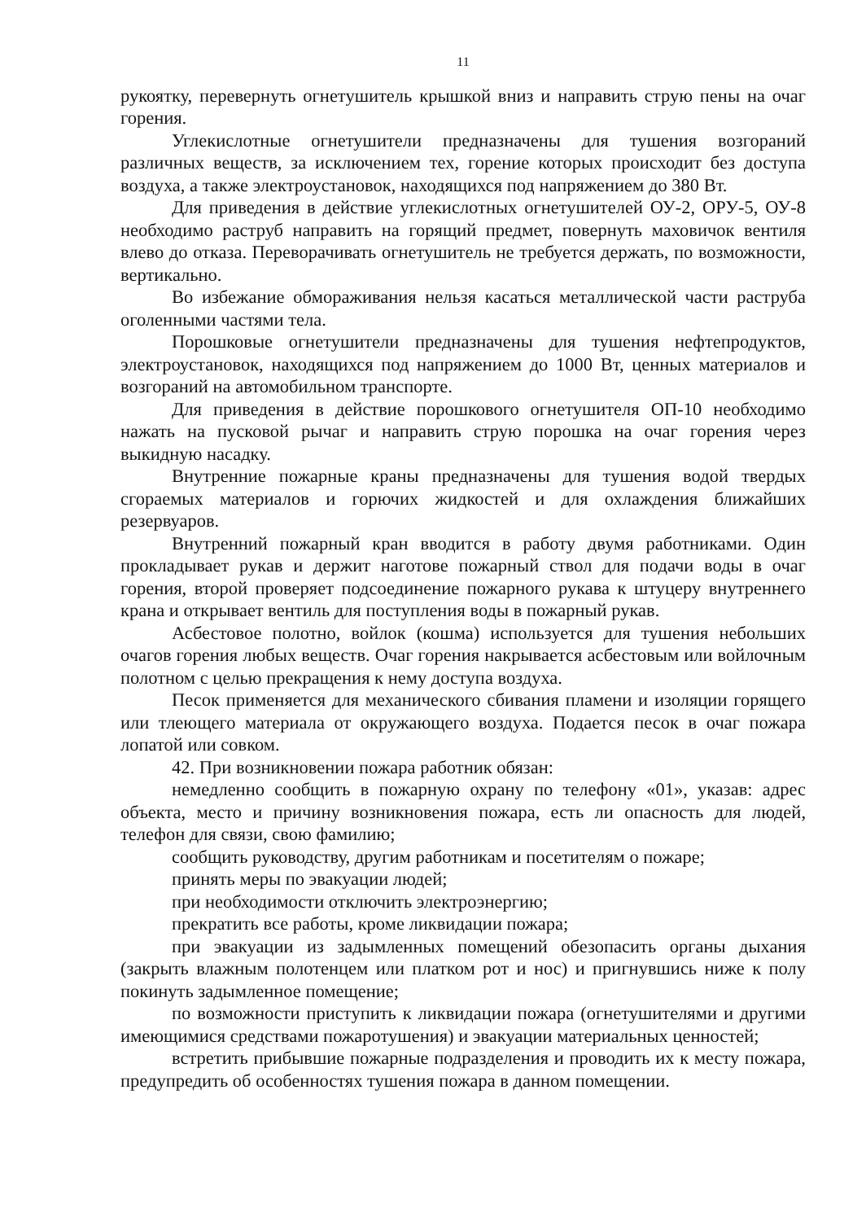11
рукоятку, перевернуть огнетушитель крышкой вниз и направить струю пены на очаг горения.
Углекислотные огнетушители предназначены для тушения возгораний различных веществ, за исключением тех, горение которых происходит без доступа воздуха, а также электроустановок, находящихся под напряжением до 380 Вт.
Для приведения в действие углекислотных огнетушителей ОУ-2, ОРУ-5, ОУ-8 необходимо раструб направить на горящий предмет, повернуть маховичок вентиля влево до отказа. Переворачивать огнетушитель не требуется держать, по возможности, вертикально.
Во избежание обмораживания нельзя касаться металлической части раструба оголенными частями тела.
Порошковые огнетушители предназначены для тушения нефтепродуктов, электроустановок, находящихся под напряжением до 1000 Вт, ценных материалов и возгораний на автомобильном транспорте.
Для приведения в действие порошкового огнетушителя ОП-10 необходимо нажать на пусковой рычаг и направить струю порошка на очаг горения через выкидную насадку.
Внутренние пожарные краны предназначены для тушения водой твердых сгораемых материалов и горючих жидкостей и для охлаждения ближайших резервуаров.
Внутренний пожарный кран вводится в работу двумя работниками. Один прокладывает рукав и держит наготове пожарный ствол для подачи воды в очаг горения, второй проверяет подсоединение пожарного рукава к штуцеру внутреннего крана и открывает вентиль для поступления воды в пожарный рукав.
Асбестовое полотно, войлок (кошма) используется для тушения небольших очагов горения любых веществ. Очаг горения накрывается асбестовым или войлочным полотном с целью прекращения к нему доступа воздуха.
Песок применяется для механического сбивания пламени и изоляции горящего или тлеющего материала от окружающего воздуха. Подается песок в очаг пожара лопатой или совком.
42. При возникновении пожара работник обязан:
немедленно сообщить в пожарную охрану по телефону «01», указав: адрес объекта, место и причину возникновения пожара, есть ли опасность для людей, телефон для связи, свою фамилию;
сообщить руководству, другим работникам и посетителям о пожаре;
принять меры по эвакуации людей;
при необходимости отключить электроэнергию;
прекратить все работы, кроме ликвидации пожара;
при эвакуации из задымленных помещений обезопасить органы дыхания (закрыть влажным полотенцем или платком рот и нос) и пригнувшись ниже к полу покинуть задымленное помещение;
по возможности приступить к ликвидации пожара (огнетушителями и другими имеющимися средствами пожаротушения) и эвакуации материальных ценностей;
встретить прибывшие пожарные подразделения и проводить их к месту пожара, предупредить об особенностях тушения пожара в данном помещении.